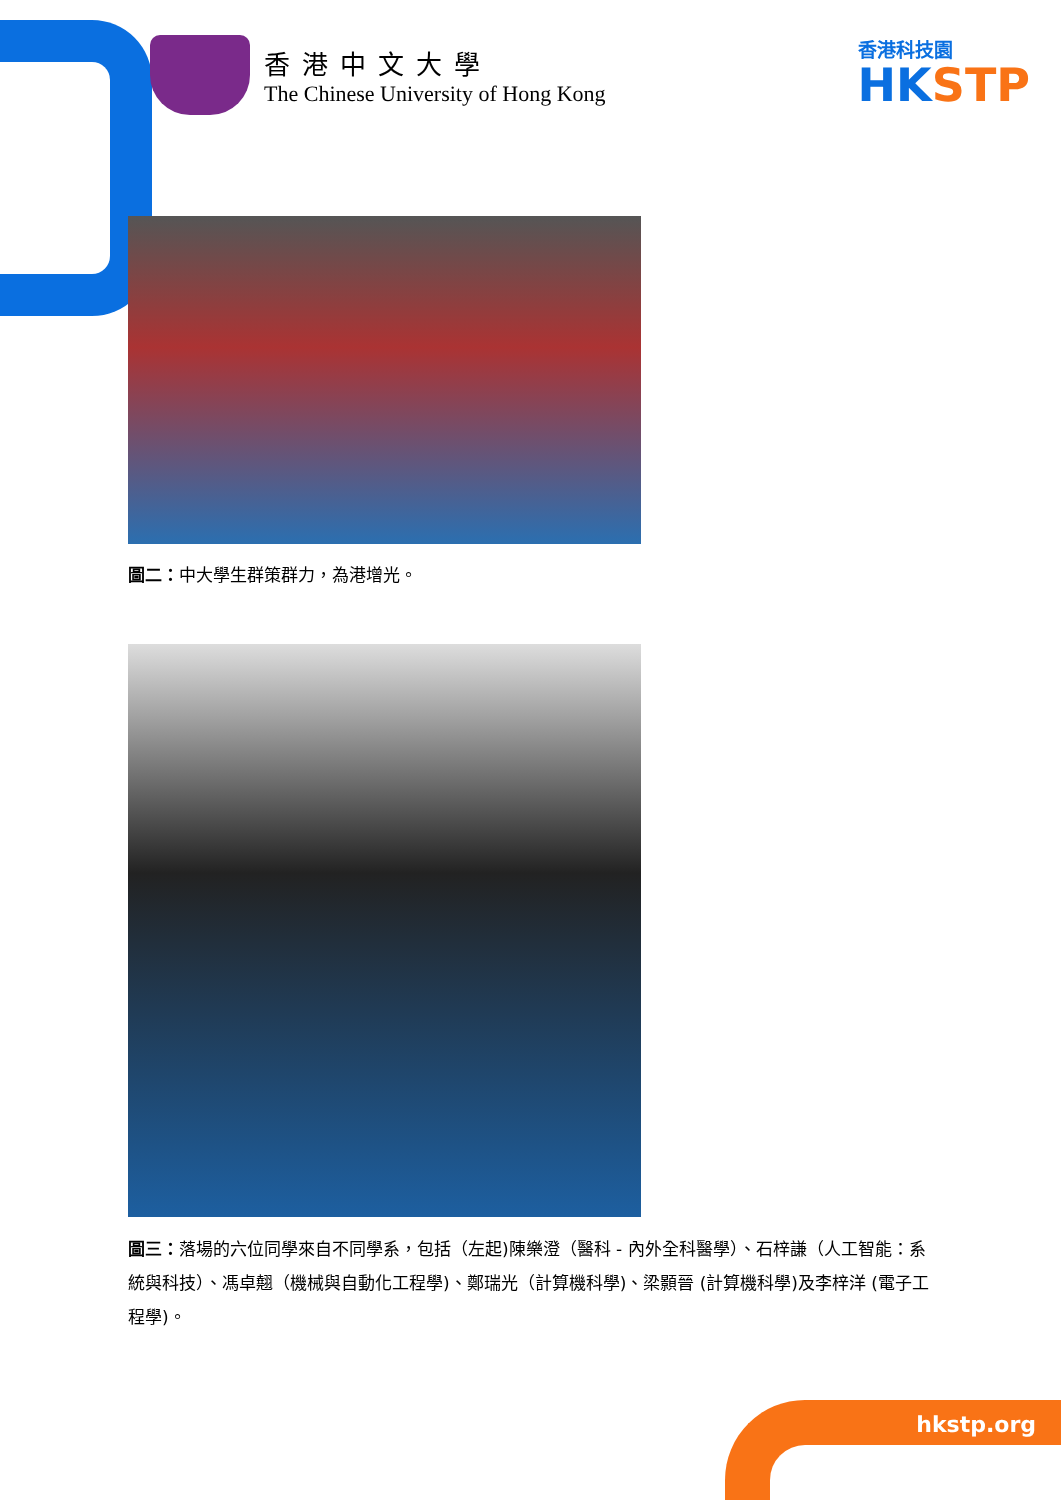香港中文大學
The Chinese University of Hong Kong
香港科技園
HKSTP
圖二：中大學生群策群力，為港增光。
圖三：落場的六位同學來自不同學系，包括（左起)陳樂澄（醫科 - 內外全科醫學）、石梓謙（人工智能：系統與科技）、馮卓翹（機械與自動化工程學)、鄭瑞光（計算機科學)、梁顥晉 (計算機科學)及李梓洋 (電子工程學)。
hkstp.org